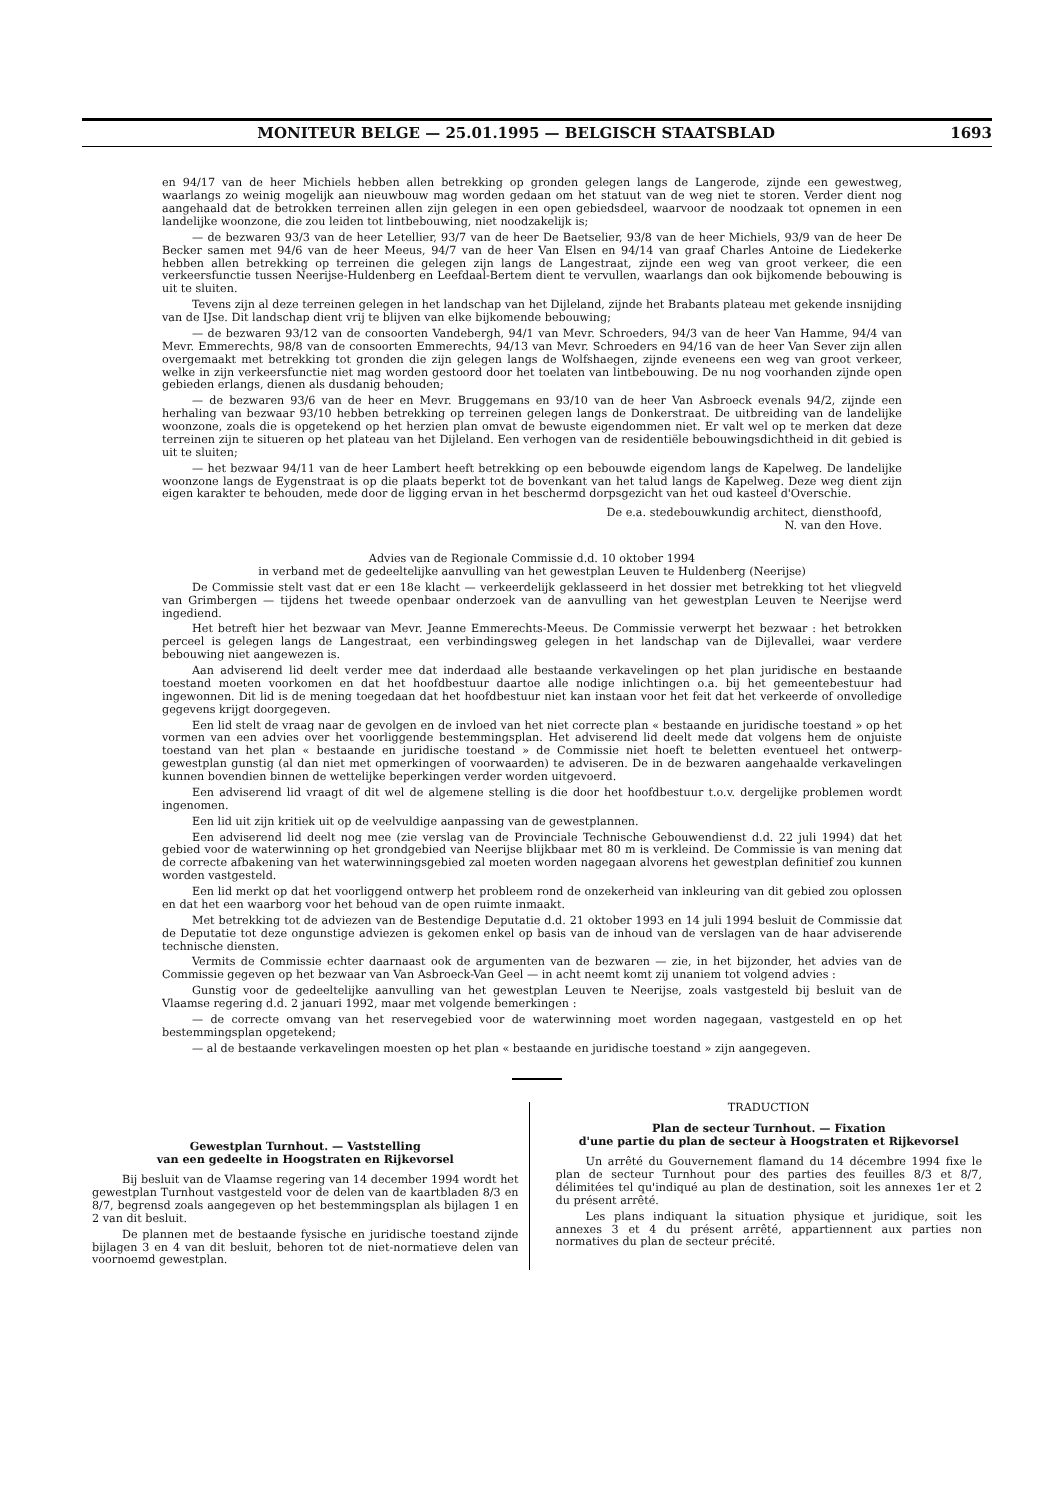MONITEUR BELGE — 25.01.1995 — BELGISCH STAATSBLAD 1693
en 94/17 van de heer Michiels hebben allen betrekking op gronden gelegen langs de Langerode, zijnde een gewestweg, waarlangs zo weinig mogelijk aan nieuwbouw mag worden gedaan om het statuut van de weg niet te storen. Verder dient nog aangehaald dat de betrokken terreinen allen zijn gelegen in een open gebiedsdeel, waarvoor de noodzaak tot opnemen in een landelijke woonzone, die zou leiden tot lintbebouwing, niet noodzakelijk is;
— de bezwaren 93/3 van de heer Letellier, 93/7 van de heer De Baetselier, 93/8 van de heer Michiels, 93/9 van de heer De Becker samen met 94/6 van de heer Meeus, 94/7 van de heer Van Elsen en 94/14 van graaf Charles Antoine de Liedekerke hebben allen betrekking op terreinen die gelegen zijn langs de Langestraat, zijnde een weg van groot verkeer, die een verkeersfunctie tussen Neerijse-Huldenberg en Leefdaal-Bertem dient te vervullen, waarlangs dan ook bijkomende bebouwing is uit te sluiten.
Tevens zijn al deze terreinen gelegen in het landschap van het Dijleland, zijnde het Brabants plateau met gekende insnijding van de IJse. Dit landschap dient vrij te blijven van elke bijkomende bebouwing;
— de bezwaren 93/12 van de consoorten Vandebergh, 94/1 van Mevr. Schroeders, 94/3 van de heer Van Hamme, 94/4 van Mevr. Emmerechts, 98/8 van de consoorten Emmerechts, 94/13 van Mevr. Schroeders en 94/16 van de heer Van Sever zijn allen overgemaakt met betrekking tot gronden die zijn gelegen langs de Wolfshaegen, zijnde eveneens een weg van groot verkeer, welke in zijn verkeersfunctie niet mag worden gestoord door het toelaten van lintbebouwing. De nu nog voorhanden zijnde open gebieden erlangs, dienen als dusdanig behouden;
— de bezwaren 93/6 van de heer en Mevr. Bruggemans en 93/10 van de heer Van Asbroeck evenals 94/2, zijnde een herhaling van bezwaar 93/10 hebben betrekking op terreinen gelegen langs de Donkerstraat. De uitbreiding van de landelijke woonzone, zoals die is opgetekend op het herzien plan omvat de bewuste eigendommen niet. Er valt wel op te merken dat deze terreinen zijn te situeren op het plateau van het Dijleland. Een verhogen van de residentiële bebouwingsdichtheid in dit gebied is uit te sluiten;
— het bezwaar 94/11 van de heer Lambert heeft betrekking op een bebouwde eigendom langs de Kapelweg. De landelijke woonzone langs de Eygenstraat is op die plaats beperkt tot de bovenkant van het talud langs de Kapelweg. Deze weg dient zijn eigen karakter te behouden, mede door de ligging ervan in het beschermd dorpsgezicht van het oud kasteel d'Overschie.
De e.a. stedebouwkundig architect, diensthoofd,
N. van den Hove.
Advies van de Regionale Commissie d.d. 10 oktober 1994
in verband met de gedeeltelijke aanvulling van het gewestplan Leuven te Huldenberg (Neerijse)
De Commissie stelt vast dat er een 18e klacht — verkeerdelijk geklasseerd in het dossier met betrekking tot het vliegveld van Grimbergen — tijdens het tweede openbaar onderzoek van de aanvulling van het gewestplan Leuven te Neerijse werd ingediend.
Het betreft hier het bezwaar van Mevr. Jeanne Emmerechts-Meeus. De Commissie verwerpt het bezwaar : het betrokken perceel is gelegen langs de Langestraat, een verbindingsweg gelegen in het landschap van de Dijlevallei, waar verdere bebouwing niet aangewezen is.
Aan adviserend lid deelt verder mee dat inderdaad alle bestaande verkavelingen op het plan juridische en bestaande toestand moeten voorkomen en dat het hoofdbestuur daartoe alle nodige inlichtingen o.a. bij het gemeentebestuur had ingewonnen. Dit lid is de mening toegedaan dat het hoofdbestuur niet kan instaan voor het feit dat het verkeerde of onvolledige gegevens krijgt doorgegeven.
Een lid stelt de vraag naar de gevolgen en de invloed van het niet correcte plan « bestaande en juridische toestand » op het vormen van een advies over het voorliggende bestemmingsplan. Het adviserend lid deelt mede dat volgens hem de onjuiste toestand van het plan « bestaande en juridische toestand » de Commissie niet hoeft te beletten eventueel het ontwerp-gewestplan gunstig (al dan niet met opmerkingen of voorwaarden) te adviseren. De in de bezwaren aangehaalde verkavelingen kunnen bovendien binnen de wettelijke beperkingen verder worden uitgevoerd.
Een adviserend lid vraagt of dit wel de algemene stelling is die door het hoofdbestuur t.o.v. dergelijke problemen wordt ingenomen.
Een lid uit zijn kritiek uit op de veelvuldige aanpassing van de gewestplannen.
Een adviserend lid deelt nog mee (zie verslag van de Provinciale Technische Gebouwendienst d.d. 22 juli 1994) dat het gebied voor de waterwinning op het grondgebied van Neerijse blijkbaar met 80 m is verkleind. De Commissie is van mening dat de correcte afbakening van het waterwinningsgebied zal moeten worden nagegaan alvorens het gewestplan definitief zou kunnen worden vastgesteld.
Een lid merkt op dat het voorliggend ontwerp het probleem rond de onzekerheid van inkleuring van dit gebied zou oplossen en dat het een waarborg voor het behoud van de open ruimte inmaakt.
Met betrekking tot de adviezen van de Bestendige Deputatie d.d. 21 oktober 1993 en 14 juli 1994 besluit de Commissie dat de Deputatie tot deze ongunstige adviezen is gekomen enkel op basis van de inhoud van de verslagen van de haar adviserende technische diensten.
Vermits de Commissie echter daarnaast ook de argumenten van de bezwaren — zie, in het bijzonder, het advies van de Commissie gegeven op het bezwaar van Van Asbroeck-Van Geel — in acht neemt komt zij unaniem tot volgend advies :
Gunstig voor de gedeeltelijke aanvulling van het gewestplan Leuven te Neerijse, zoals vastgesteld bij besluit van de Vlaamse regering d.d. 2 januari 1992, maar met volgende bemerkingen :
— de correcte omvang van het reservegebied voor de waterwinning moet worden nagegaan, vastgesteld en op het bestemmingsplan opgetekend;
— al de bestaande verkavelingen moesten op het plan « bestaande en juridische toestand » zijn aangegeven.
Gewestplan Turnhout. — Vaststelling
van een gedeelte in Hoogstraten en Rijkevorsel
Bij besluit van de Vlaamse regering van 14 december 1994 wordt het gewestplan Turnhout vastgesteld voor de delen van de kaartbladen 8/3 en 8/7, begrensd zoals aangegeven op het bestemmingsplan als bijlagen 1 en 2 van dit besluit.
De plannen met de bestaande fysische en juridische toestand zijnde bijlagen 3 en 4 van dit besluit, behoren tot de niet-normatieve delen van voornoemd gewestplan.
TRADUCTION
Plan de secteur Turnhout. — Fixation
d'une partie du plan de secteur à Hoogstraten et Rijkevorsel
Un arrêté du Gouvernement flamand du 14 décembre 1994 fixe le plan de secteur Turnhout pour des parties des feuilles 8/3 et 8/7, délimitées tel qu'indiqué au plan de destination, soit les annexes 1er et 2 du présent arrêté.
Les plans indiquant la situation physique et juridique, soit les annexes 3 et 4 du présent arrêté, appartiennent aux parties non normatives du plan de secteur précité.